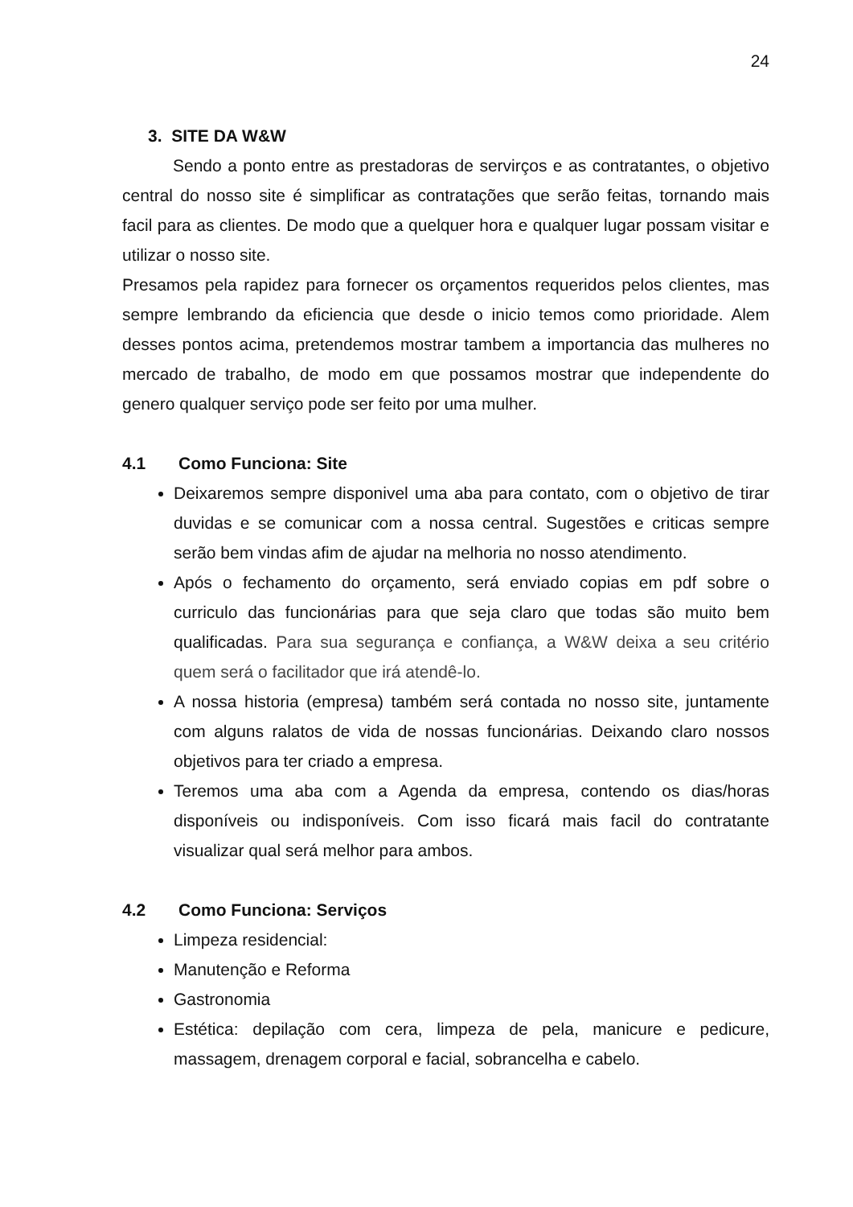24
3. SITE DA W&W
Sendo a ponto entre as prestadoras de servirços e as contratantes, o objetivo central do nosso site é simplificar as contratações que serão feitas, tornando mais facil para as clientes. De modo que a quelquer hora e qualquer lugar possam visitar e utilizar o nosso site.
Presamos pela rapidez para fornecer os orçamentos requeridos pelos clientes, mas sempre lembrando da eficiencia que desde o inicio temos como prioridade. Alem desses pontos acima, pretendemos mostrar tambem a importancia das mulheres no mercado de trabalho, de modo em que possamos mostrar que independente do genero qualquer serviço pode ser feito por uma mulher.
4.1 Como Funciona: Site
Deixaremos sempre disponivel uma aba para contato, com o objetivo de tirar duvidas e se comunicar com a nossa central. Sugestões e criticas sempre serão bem vindas afim de ajudar na melhoria no nosso atendimento.
Após o fechamento do orçamento, será enviado copias em pdf sobre o curriculo das funcionárias para que seja claro que todas são muito bem qualificadas. Para sua segurança e confiança, a W&W deixa a seu critério quem será o facilitador que irá atendê-lo.
A nossa historia (empresa) também será contada no nosso site, juntamente com alguns ralatos de vida de nossas funcionárias. Deixando claro nossos objetivos para ter criado a empresa.
Teremos uma aba com a Agenda da empresa, contendo os dias/horas disponíveis ou indisponíveis. Com isso ficará mais facil do contratante visualizar qual será melhor para ambos.
4.2 Como Funciona: Serviços
Limpeza residencial:
Manutenção e Reforma
Gastronomia
Estética: depilação com cera, limpeza de pela, manicure e pedicure, massagem, drenagem corporal e facial, sobrancelha e cabelo.